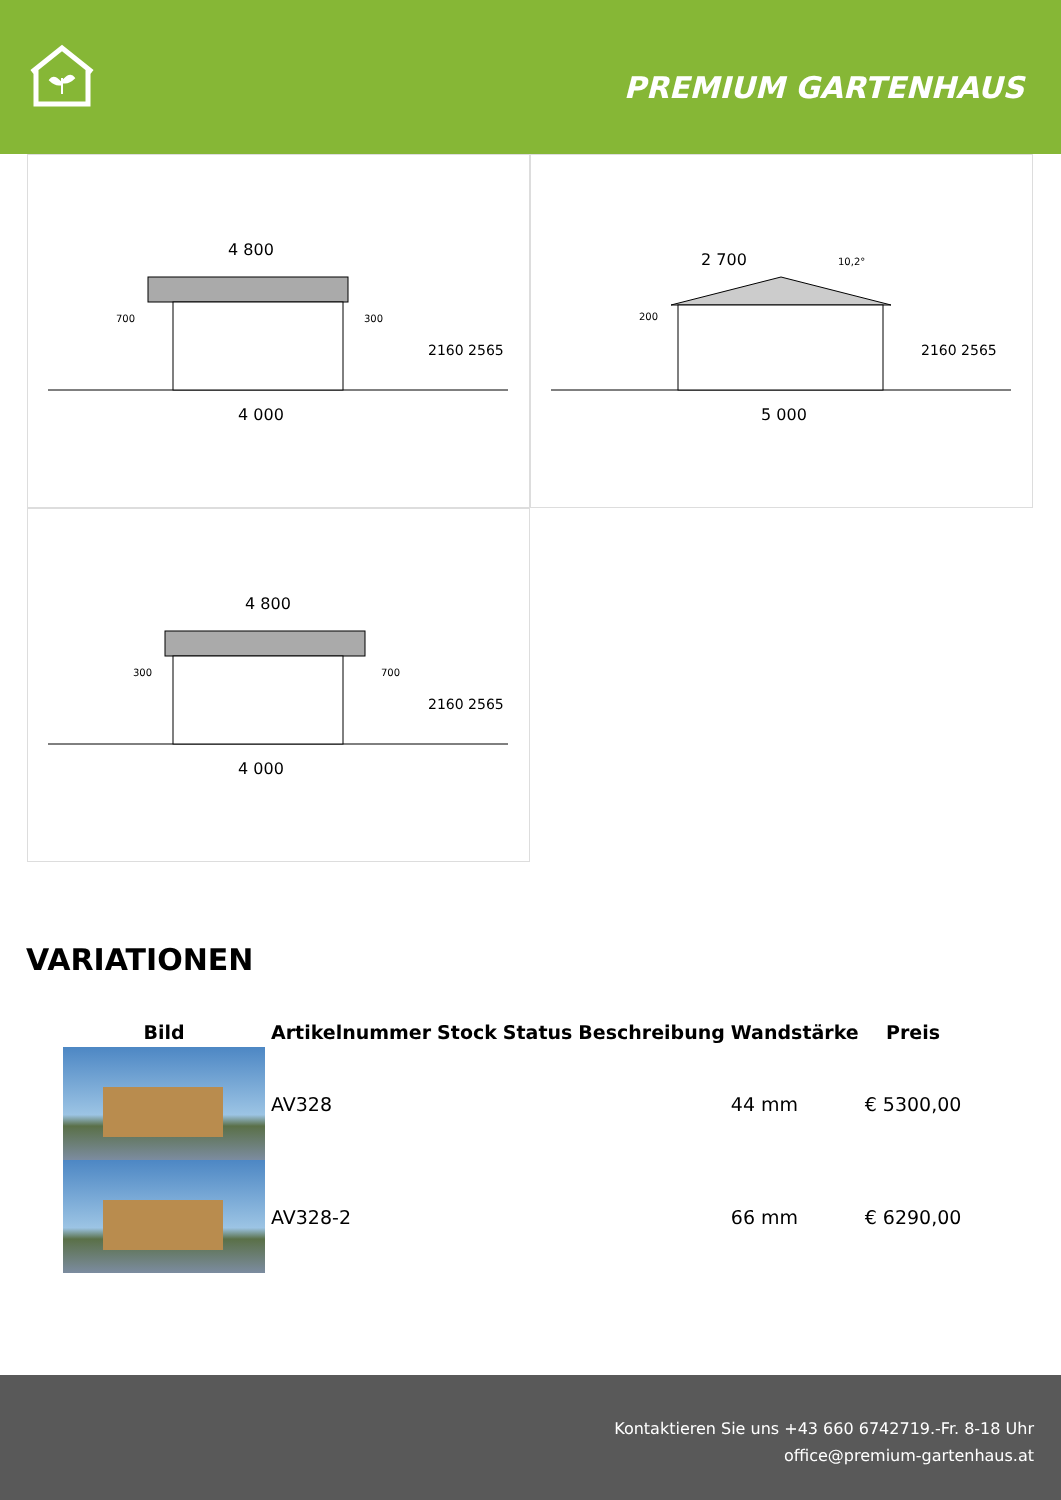PREMIUM GARTENHAUS
4 800
4 000
700
300
2160 2565
2 700
10,2°
200
5 000
2160 2565
4 800
4 000
300
700
2160 2565
VARIATIONEN
| Bild | Artikelnummer | Stock | Status | Beschreibung | Wandstärke | Preis |
| --- | --- | --- | --- | --- | --- | --- |
| | AV328 | | | | 44 mm | € 5300,00 |
| | AV328-2 | | | | 66 mm | € 6290,00 |
Kontaktieren Sie uns +43 660 6742719.-Fr. 8-18 Uhr
office@premium-gartenhaus.at